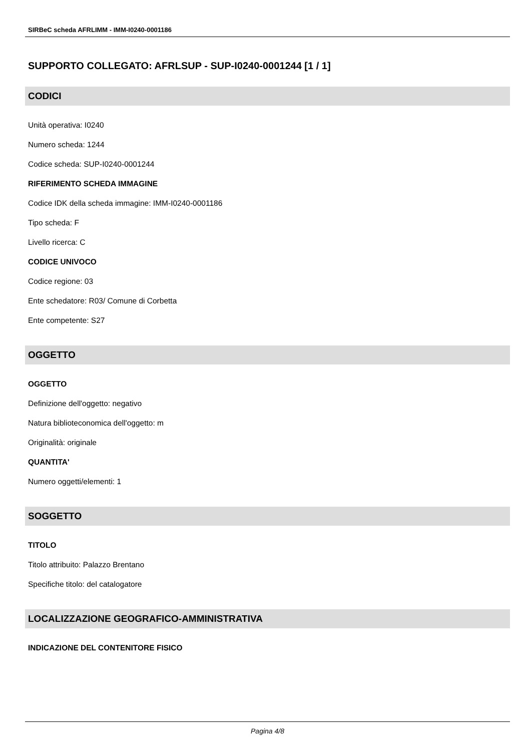SIRBeC scheda AFRLIMM - IMM-I0240-0001186
SUPPORTO COLLEGATO: AFRLSUP - SUP-I0240-0001244 [1 / 1]
CODICI
Unità operativa: I0240
Numero scheda: 1244
Codice scheda: SUP-I0240-0001244
RIFERIMENTO SCHEDA IMMAGINE
Codice IDK della scheda immagine: IMM-I0240-0001186
Tipo scheda: F
Livello ricerca: C
CODICE UNIVOCO
Codice regione: 03
Ente schedatore: R03/ Comune di Corbetta
Ente competente: S27
OGGETTO
OGGETTO
Definizione dell'oggetto: negativo
Natura biblioteconomica dell'oggetto: m
Originalità: originale
QUANTITA'
Numero oggetti/elementi: 1
SOGGETTO
TITOLO
Titolo attribuito: Palazzo Brentano
Specifiche titolo: del catalogatore
LOCALIZZAZIONE GEOGRAFICO-AMMINISTRATIVA
INDICAZIONE DEL CONTENITORE FISICO
Pagina 4/8